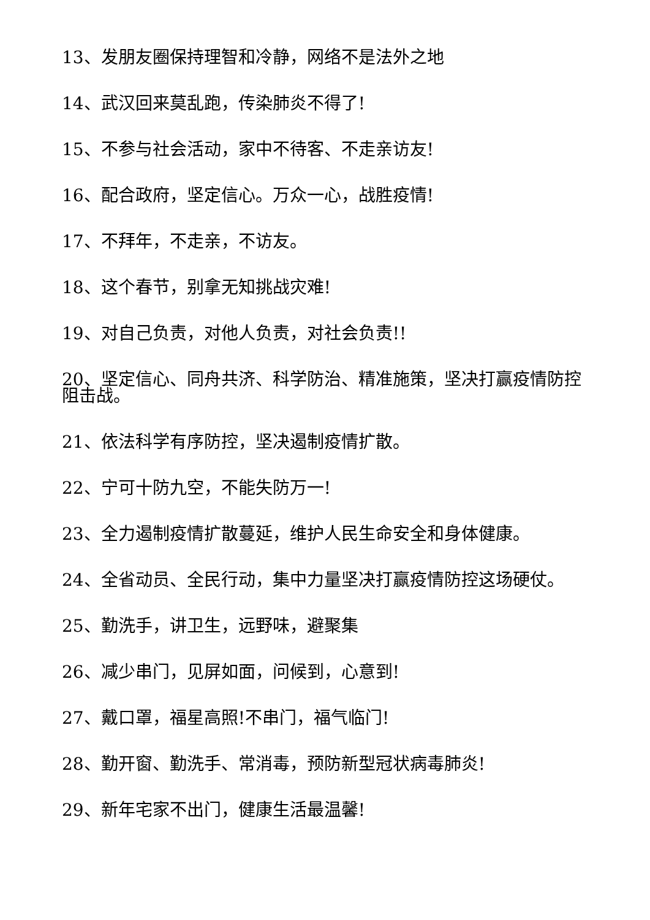13、发朋友圈保持理智和冷静，网络不是法外之地
14、武汉回来莫乱跑，传染肺炎不得了!
15、不参与社会活动，家中不待客、不走亲访友!
16、配合政府，坚定信心。万众一心，战胜疫情!
17、不拜年，不走亲，不访友。
18、这个春节，别拿无知挑战灾难!
19、对自己负责，对他人负责，对社会负责!!
20、坚定信心、同舟共济、科学防治、精准施策，坚决打赢疫情防控阻击战。
21、依法科学有序防控，坚决遏制疫情扩散。
22、宁可十防九空，不能失防万一!
23、全力遏制疫情扩散蔓延，维护人民生命安全和身体健康。
24、全省动员、全民行动，集中力量坚决打赢疫情防控这场硬仗。
25、勤洗手，讲卫生，远野味，避聚集
26、减少串门，见屏如面，问候到，心意到!
27、戴口罩，福星高照!不串门，福气临门!
28、勤开窗、勤洗手、常消毒，预防新型冠状病毒肺炎!
29、新年宅家不出门，健康生活最温馨!